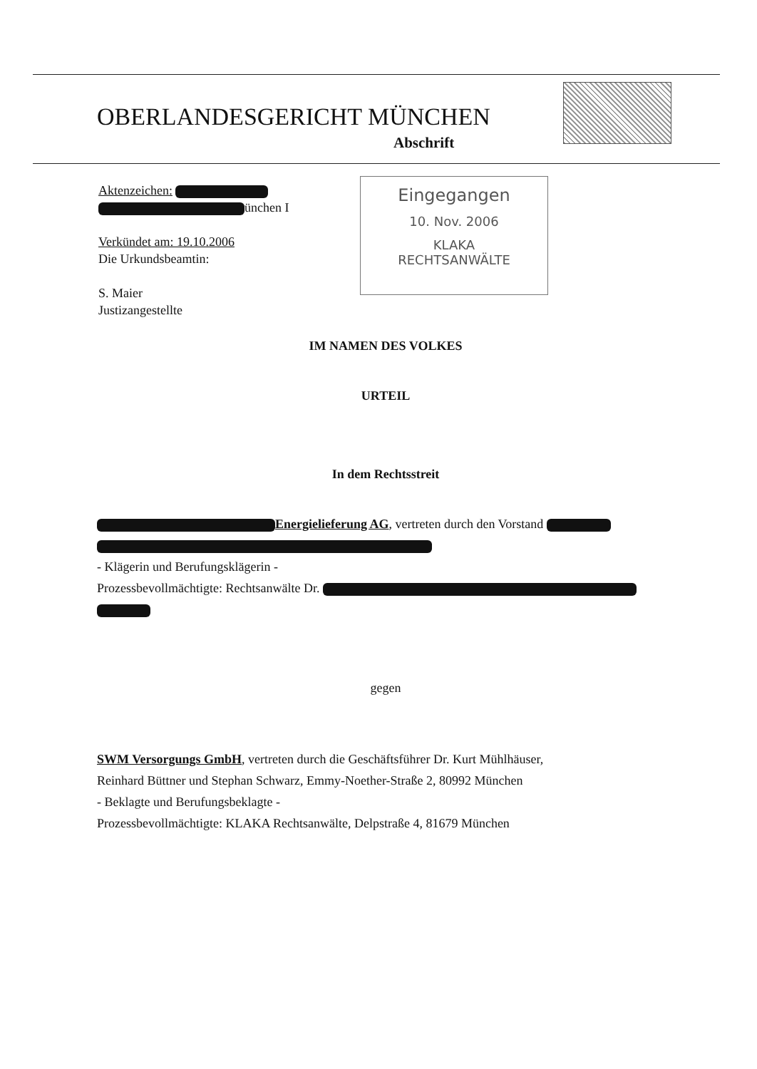OBERLANDESGERICHT MÜNCHEN
Abschrift
Aktenzeichen:
ünchen I
Verkündet am: 19.10.2006
Die Urkundsbeamtin:
S. Maier
Justizangestellte
Eingegangen
10. Nov. 2006
KLAKA
RECHTSANWÄLTE
IM NAMEN DES VOLKES
URTEIL
In dem Rechtsstreit
Energielieferung AG, vertreten durch den Vorstand
- Klägerin und Berufungsklägerin -
Prozessbevollmächtigte: Rechtsanwälte Dr.
gegen
SWM Versorgungs GmbH, vertreten durch die Geschäftsführer Dr. Kurt Mühlhäuser,
Reinhard Büttner und Stephan Schwarz, Emmy-Noether-Straße 2, 80992 München
- Beklagte und Berufungsbeklagte -
Prozessbevollmächtigte: KLAKA Rechtsanwälte, Delpstraße 4, 81679 München